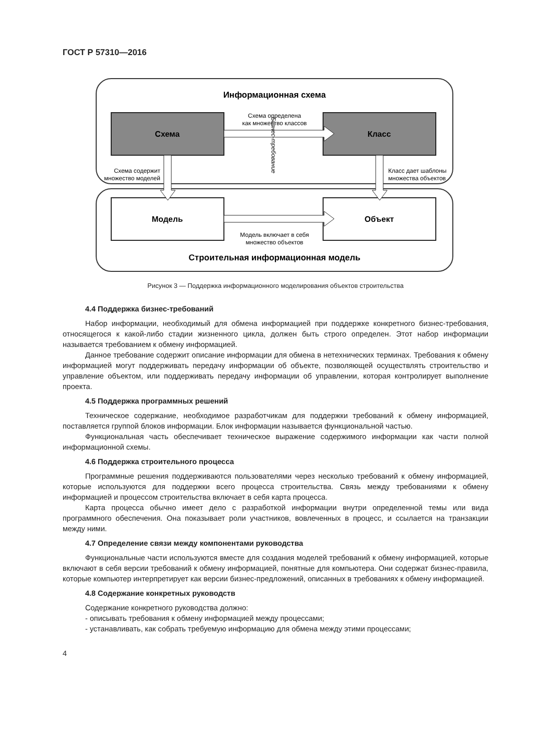ГОСТ Р 57310—2016
Информационная схема
Схема
Класс
Модель
Объект
Схема определена
как множество классов
Модель включает в себя
множество объектов
Схема содержит
множество моделей
Класс дает шаблоны
множества объектов
Бизнес-требование
Строительная информационная модель
Рисунок 3 — Поддержка информационного моделирования объектов строительства
4.4 Поддержка бизнес-требований
Набор информации, необходимый для обмена информацией при поддержке конкретного бизнес-требования, относящегося к какой-либо стадии жизненного цикла, должен быть строго определен. Этот набор информации называется требованием к обмену информацией.
Данное требование содержит описание информации для обмена в нетехнических терминах. Требования к обмену информацией могут поддерживать передачу информации об объекте, позволяющей осуществлять строительство и управление объектом, или поддерживать передачу информации об управлении, которая контролирует выполнение проекта.
4.5 Поддержка программных решений
Техническое содержание, необходимое разработчикам для поддержки требований к обмену информацией, поставляется группой блоков информации. Блок информации называется функциональной частью.
Функциональная часть обеспечивает техническое выражение содержимого информации как части полной информационной схемы.
4.6 Поддержка строительного процесса
Программные решения поддерживаются пользователями через несколько требований к обмену информацией, которые используются для поддержки всего процесса строительства. Связь между требованиями к обмену информацией и процессом строительства включает в себя карта процесса.
Карта процесса обычно имеет дело с разработкой информации внутри определенной темы или вида программного обеспечения. Она показывает роли участников, вовлеченных в процесс, и ссылается на транзакции между ними.
4.7 Определение связи между компонентами руководства
Функциональные части используются вместе для создания моделей требований к обмену информацией, которые включают в себя версии требований к обмену информацией, понятные для компьютера. Они содержат бизнес-правила, которые компьютер интерпретирует как версии бизнес-предложений, описанных в требованиях к обмену информацией.
4.8 Содержание конкретных руководств
Содержание конкретного руководства должно:
- описывать требования к обмену информацией между процессами;
- устанавливать, как собрать требуемую информацию для обмена между этими процессами;
4